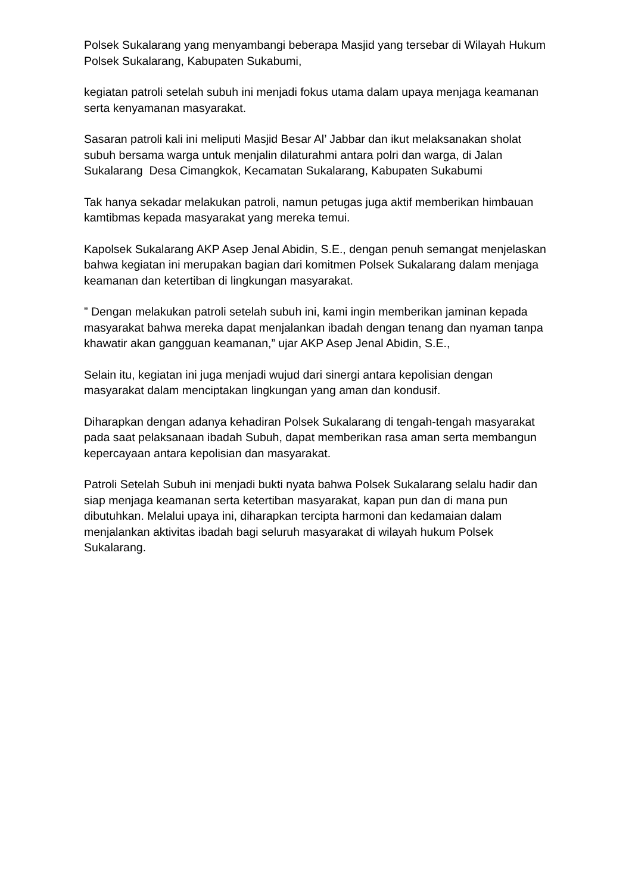Polsek Sukalarang yang menyambangi beberapa Masjid yang tersebar di Wilayah Hukum Polsek Sukalarang, Kabupaten Sukabumi,
kegiatan patroli setelah subuh ini menjadi fokus utama dalam upaya menjaga keamanan serta kenyamanan masyarakat.
Sasaran patroli kali ini meliputi Masjid Besar Al’ Jabbar dan ikut melaksanakan sholat subuh bersama warga untuk menjalin dilaturahmi antara polri dan warga, di Jalan Sukalarang Desa Cimangkok, Kecamatan Sukalarang, Kabupaten Sukabumi
Tak hanya sekadar melakukan patroli, namun petugas juga aktif memberikan himbauan kamtibmas kepada masyarakat yang mereka temui.
Kapolsek Sukalarang AKP Asep Jenal Abidin, S.E., dengan penuh semangat menjelaskan bahwa kegiatan ini merupakan bagian dari komitmen Polsek Sukalarang dalam menjaga keamanan dan ketertiban di lingkungan masyarakat.
” Dengan melakukan patroli setelah subuh ini, kami ingin memberikan jaminan kepada masyarakat bahwa mereka dapat menjalankan ibadah dengan tenang dan nyaman tanpa khawatir akan gangguan keamanan,” ujar AKP Asep Jenal Abidin, S.E.,
Selain itu, kegiatan ini juga menjadi wujud dari sinergi antara kepolisian dengan masyarakat dalam menciptakan lingkungan yang aman dan kondusif.
Diharapkan dengan adanya kehadiran Polsek Sukalarang di tengah-tengah masyarakat pada saat pelaksanaan ibadah Subuh, dapat memberikan rasa aman serta membangun kepercayaan antara kepolisian dan masyarakat.
Patroli Setelah Subuh ini menjadi bukti nyata bahwa Polsek Sukalarang selalu hadir dan siap menjaga keamanan serta ketertiban masyarakat, kapan pun dan di mana pun dibutuhkan. Melalui upaya ini, diharapkan tercipta harmoni dan kedamaian dalam menjalankan aktivitas ibadah bagi seluruh masyarakat di wilayah hukum Polsek Sukalarang.